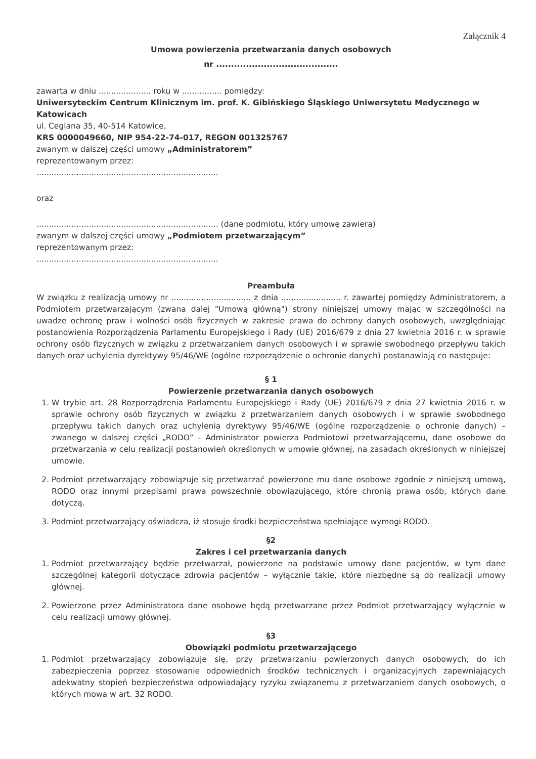Załącznik 4
Umowa powierzenia przetwarzania danych osobowych
nr .........................................
zawarta w dniu ..................... roku w ................ pomiędzy:
Uniwersyteckim Centrum Klinicznym im. prof. K. Gibińskiego Śląskiego Uniwersytetu Medycznego w Katowicach
ul. Ceglana 35, 40-514 Katowice,
KRS 0000049660, NIP 954-22-74-017, REGON 001325767
zwanym w dalszej części umowy „Administratorem”
reprezentowanym przez:
.........................................................................
oraz
......................................................................... (dane podmiotu, który umowę zawiera)
zwanym w dalszej części umowy „Podmiotem przetwarzającym”
reprezentowanym przez:
.........................................................................
Preambuła
W związku z realizacją umowy nr ................................ z dnia ........................ r. zawartej pomiędzy Administratorem, a Podmiotem przetwarzającym (zwana dalej "Umową główną") strony niniejszej umowy mając w szczególności na uwadze ochronę praw i wolności osób fizycznych w zakresie prawa do ochrony danych osobowych, uwzględniając postanowienia Rozporządzenia Parlamentu Europejskiego i Rady (UE) 2016/679 z dnia 27 kwietnia 2016 r. w sprawie ochrony osób fizycznych w związku z przetwarzaniem danych osobowych i w sprawie swobodnego przepływu takich danych oraz uchylenia dyrektywy 95/46/WE (ogólne rozporządzenie o ochronie danych) postanawiają co następuje:
§ 1
Powierzenie przetwarzania danych osobowych
1. W trybie art. 28 Rozporządzenia Parlamentu Europejskiego i Rady (UE) 2016/679 z dnia 27 kwietnia 2016 r. w sprawie ochrony osób fizycznych w związku z przetwarzaniem danych osobowych i w sprawie swobodnego przepływu takich danych oraz uchylenia dyrektywy 95/46/WE (ogólne rozporządzenie o ochronie danych) – zwanego w dalszej części „RODO” - Administrator powierza Podmiotowi przetwarzającemu, dane osobowe do przetwarzania w celu realizacji postanowień określonych w umowie głównej, na zasadach określonych w niniejszej umowie.
2. Podmiot przetwarzający zobowiązuje się przetwarzać powierzone mu dane osobowe zgodnie z niniejszą umową, RODO oraz innymi przepisami prawa powszechnie obowiązującego, które chronią prawa osób, których dane dotyczą.
3. Podmiot przetwarzający oświadcza, iż stosuje środki bezpieczeństwa spełniające wymogi RODO.
§2
Zakres i cel przetwarzania danych
1. Podmiot przetwarzający będzie przetwarzał, powierzone na podstawie umowy dane pacjentów, w tym dane szczególnej kategorii dotyczące zdrowia pacjentów – wyłącznie takie, które niezbędne są do realizacji umowy głównej.
2. Powierzone przez Administratora dane osobowe będą przetwarzane przez Podmiot przetwarzający wyłącznie w celu realizacji umowy głównej.
§3
Obowiązki podmiotu przetwarzającego
1. Podmiot przetwarzający zobowiązuje się, przy przetwarzaniu powierzonych danych osobowych, do ich zabezpieczenia poprzez stosowanie odpowiednich środków technicznych i organizacyjnych zapewniających adekwatny stopień bezpieczeństwa odpowiadający ryzyku związanemu z przetwarzaniem danych osobowych, o których mowa w art. 32 RODO.